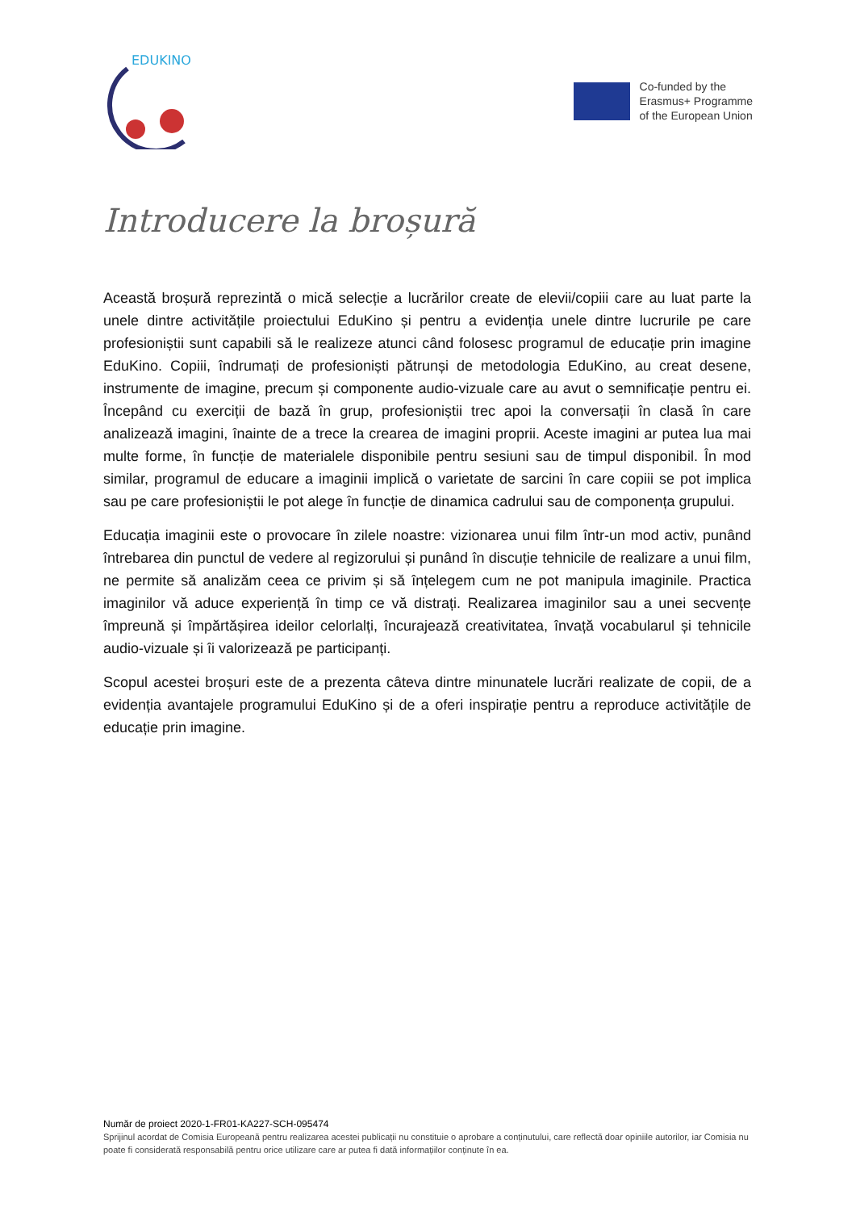EDUKINO
Co-funded by the
Erasmus+ Programme
of the European Union
Introducere la broșură
Această broșură reprezintă o mică selecție a lucrărilor create de elevii/copiii care au luat parte la unele dintre activitățile proiectului EduKino și pentru a evidenția unele dintre lucrurile pe care profesioniștii sunt capabili să le realizeze atunci când folosesc programul de educație prin imagine EduKino. Copiii, îndrumați de profesioniști pătrunși de metodologia EduKino, au creat desene, instrumente de imagine, precum și componente audio-vizuale care au avut o semnificație pentru ei. Începând cu exerciții de bază în grup, profesioniștii trec apoi la conversații în clasă în care analizează imagini, înainte de a trece la crearea de imagini proprii. Aceste imagini ar putea lua mai multe forme, în funcție de materialele disponibile pentru sesiuni sau de timpul disponibil. În mod similar, programul de educare a imaginii implică o varietate de sarcini în care copiii se pot implica sau pe care profesioniștii le pot alege în funcție de dinamica cadrului sau de componența grupului.
Educația imaginii este o provocare în zilele noastre: vizionarea unui film într-un mod activ, punând întrebarea din punctul de vedere al regizorului și punând în discuție tehnicile de realizare a unui film, ne permite să analizăm ceea ce privim și să înțelegem cum ne pot manipula imaginile. Practica imaginilor vă aduce experiență în timp ce vă distrați. Realizarea imaginilor sau a unei secvențe împreună și împărtășirea ideilor celorlalți, încurajează creativitatea, învață vocabularul și tehnicile audio-vizuale și îi valorizează pe participanți.
Scopul acestei broșuri este de a prezenta câteva dintre minunatele lucrări realizate de copii, de a evidenția avantajele programului EduKino și de a oferi inspirație pentru a reproduce activitățile de educație prin imagine.
Număr de proiect 2020-1-FR01-KA227-SCH-095474
Sprijinul acordat de Comisia Europeană pentru realizarea acestei publicații nu constituie o aprobare a conținutului, care reflectă doar opiniile autorilor, iar Comisia nu poate fi considerată responsabilă pentru orice utilizare care ar putea fi dată informațiilor conținute în ea.